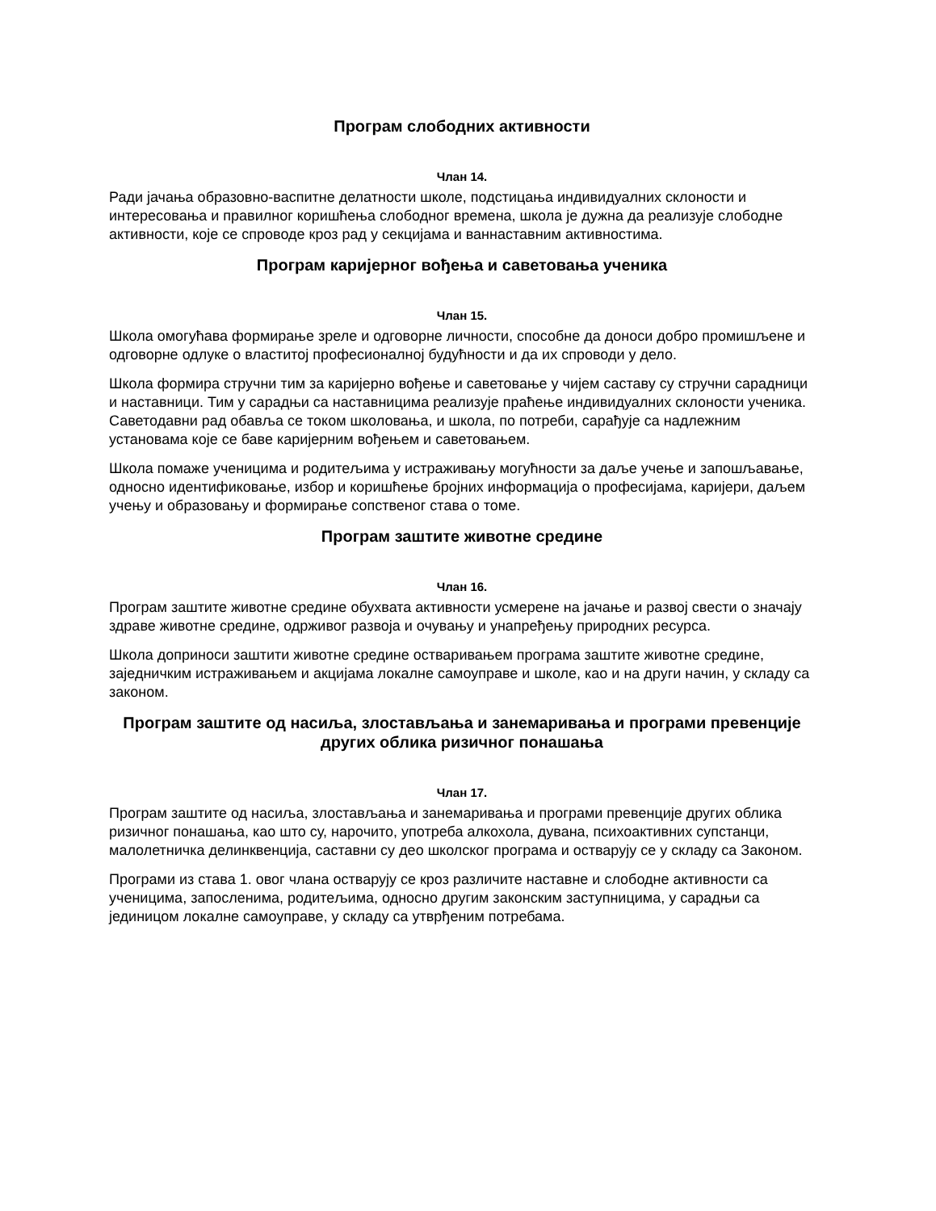Програм слободних активности
Члан 14.
Ради јачања образовно-васпитне делатности школе, подстицања индивидуалних склоности и интересовања и правилног коришћења слободног времена, школа је дужна да реализује слободне активности, које се спроводе кроз рад у секцијама и ваннаставним активностима.
Програм каријерног вођења и саветовања ученика
Члан 15.
Школа омогућава формирање зреле и одговорне личности, способне да доноси добро промишљене и одговорне одлуке о властитој професионалној будућности и да их спроводи у дело.
Школа формира стручни тим за каријерно вођење и саветовање у чијем саставу су стручни сарадници и наставници. Тим у сарадњи са наставницима реализује праћење индивидуалних склоности ученика. Саветодавни рад обавља се током школовања, и школа, по потреби, сарађује са надлежним установама које се баве каријерним вођењем и саветовањем.
Школа помаже ученицима и родитељима у истраживању могућности за даље учење и запошљавање, односно идентификовање, избор и коришћење бројних информација о професијама, каријери, даљем учењу и образовању и формирање сопственог става о томе.
Програм заштите животне средине
Члан 16.
Програм заштите животне средине обухвата активности усмерене на јачање и развој свести о значају здраве животне средине, одрживог развоја и очувању и унапређењу природних ресурса.
Школа доприноси заштити животне средине остваривањем програма заштите животне средине, заједничким истраживањем и акцијама локалне самоуправе и школе, као и на други начин, у складу са законом.
Програм заштите од насиља, злостављања и занемаривања и програми превенције других облика ризичног понашања
Члан 17.
Програм заштите од насиља, злостављања и занемаривања и програми превенције других облика ризичног понашања, као што су, нарочито, употреба алкохола, дувана, психоактивних супстанци, малолетничка делинквенција, саставни су део школског програма и остварују се у складу са Законом.
Програми из става 1. овог члана остварују се кроз различите наставне и слободне активности са ученицима, запосленима, родитељима, односно другим законским заступницима, у сарадњи са јединицом локалне самоуправе, у складу са утврђеним потребама.